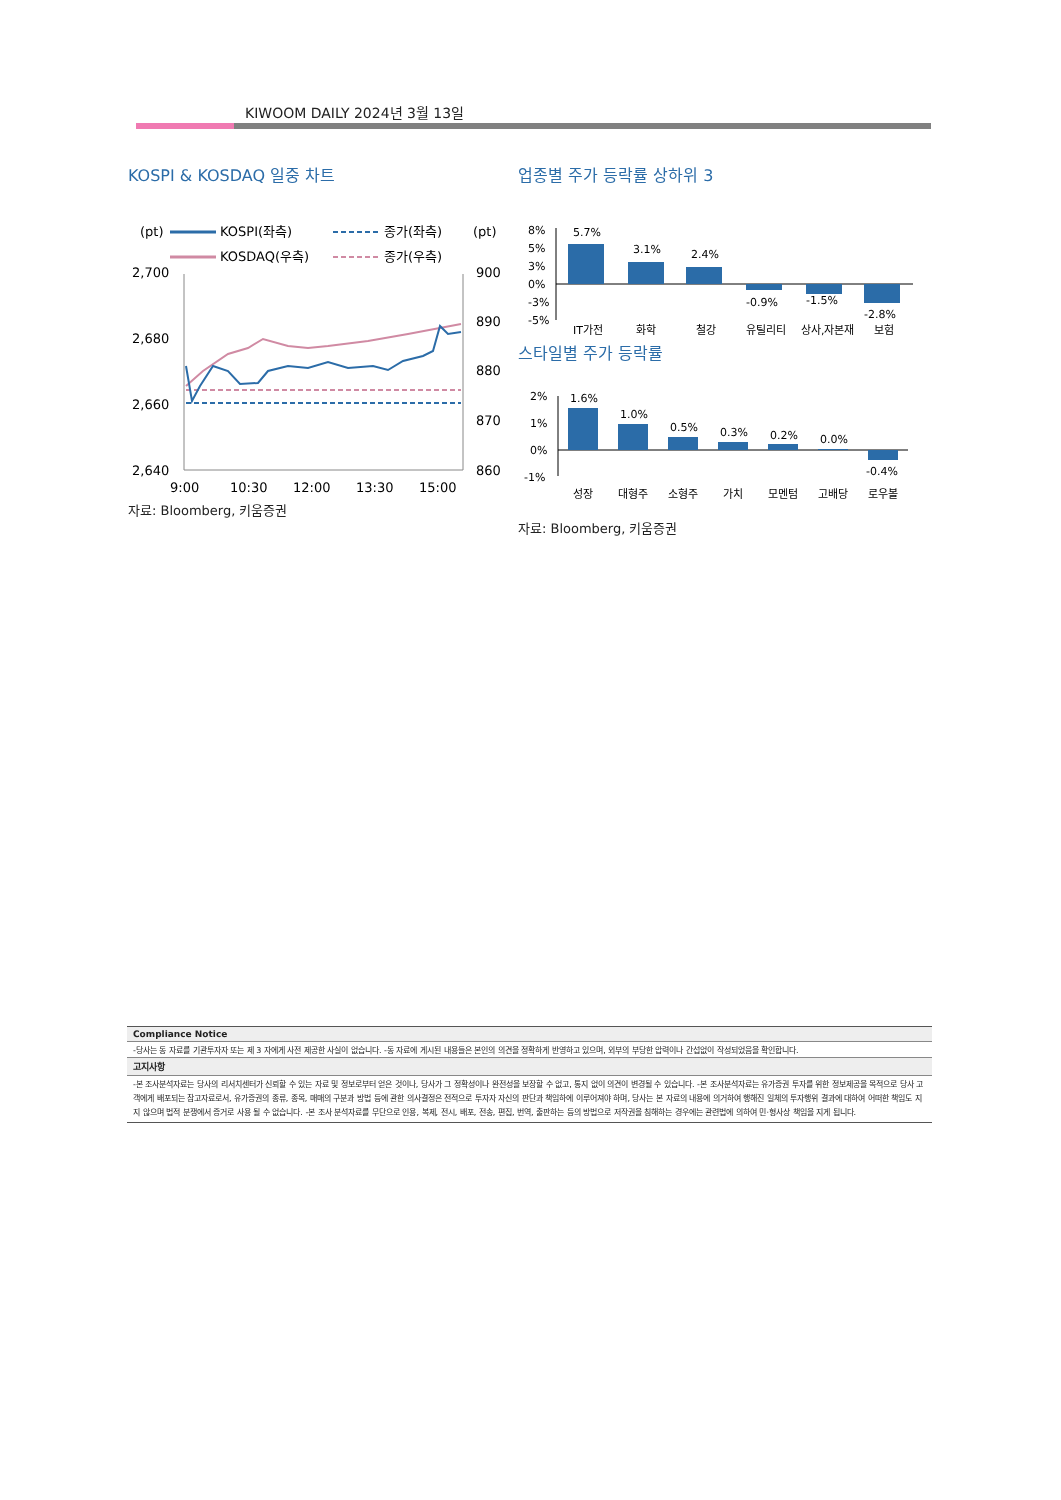KIWOOM DAILY 2024년 3월 13일
KOSPI & KOSDAQ 일중 차트
(pt)
(pt)
KOSPI(좌측)
종가(좌측)
KOSDAQ(우측)
종가(우측)
2,700
2,680
2,660
2,640
900
890
880
870
860
9:00
10:30
12:00
13:30
15:00
자료: Bloomberg, 키움증권
업종별 주가 등락률 상하위 3
8%
5%
3%
0%
-3%
-5%
5.7%
3.1%
2.4%
-0.9%
-1.5%
-2.8%
IT가전
화학
철강
유틸리티
상사,자본재
보험
스타일별 주가 등락률
2%
1%
0%
-1%
1.6%
1.0%
0.5%
0.3%
0.2%
0.0%
-0.4%
성장
대형주
소형주
가치
모멘텀
고배당
로우볼
자료: Bloomberg, 키움증권
Compliance Notice
-당사는 동 자료를 기관투자자 또는 제 3 자에게 사전 제공한 사실이 없습니다. -동 자료에 게시된 내용들은 본인의 의견을 정확하게 반영하고 있으며, 외부의 부당한 압력이나 간섭없이 작성되었음을 확인합니다.
고지사항
-본 조사분석자료는 당사의 리서치센터가 신뢰할 수 있는 자료 및 정보로부터 얻은 것이나, 당사가 그 정확성이나 완전성을 보장할 수 없고, 통지 없이 의견이 변경될 수 있습니다. -본 조사분석자료는 유가증권 투자를 위한 정보제공을 목적으로 당사 고객에게 배포되는 참고자료로서, 유가증권의 종류, 종목, 매매의 구분과 방법 등에 관한 의사결정은 전적으로 투자자 자신의 판단과 책임하에 이루어져야 하며, 당사는 본 자료의 내용에 의거하여 행해진 일체의 투자행위 결과에 대하여 어떠한 책임도 지지 않으며 법적 분쟁에서 증거로 사용 될 수 없습니다. -본 조사 분석자료를 무단으로 인용, 복제, 전시, 배포, 전송, 편집, 번역, 출판하는 등의 방법으로 저작권을 침해하는 경우에는 관련법에 의하여 민·형사상 책임을 지게 됩니다.